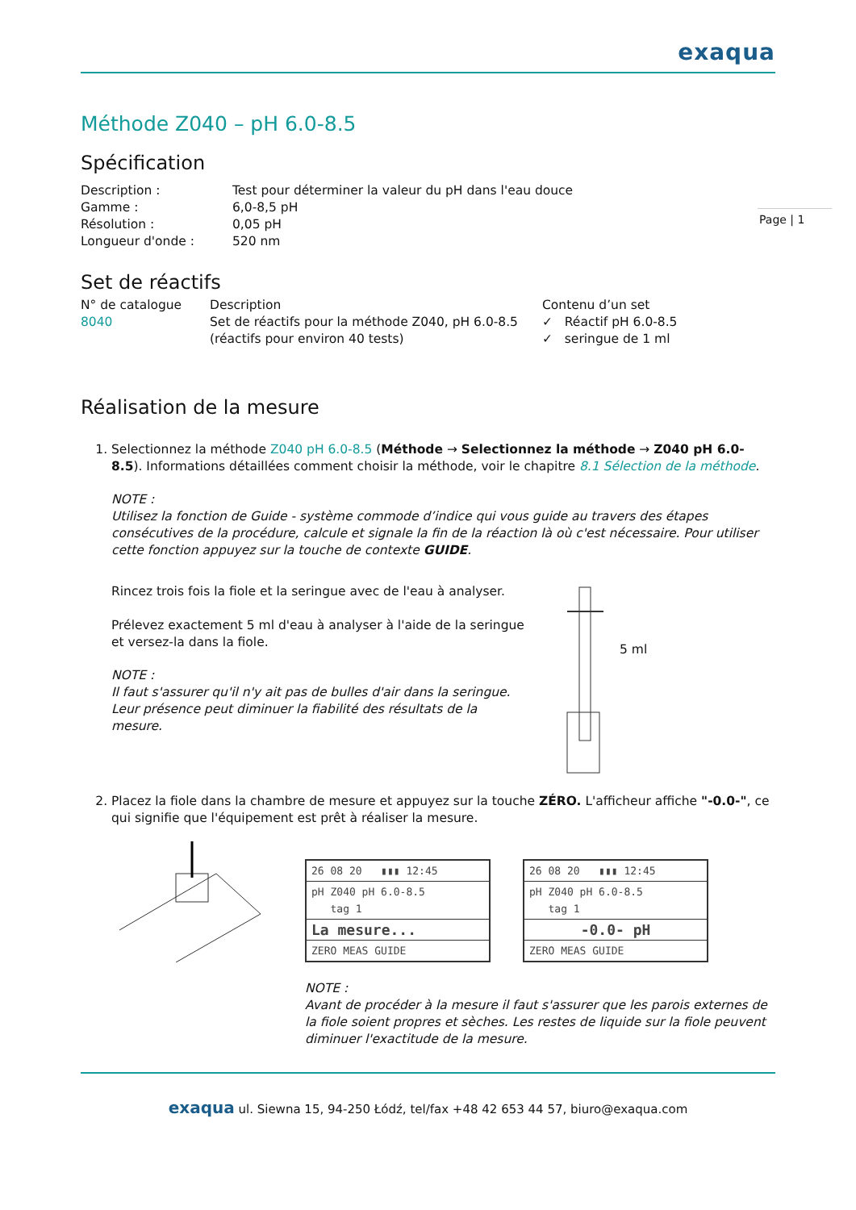exaqua
Méthode Z040 – pH 6.0-8.5
Spécification
| Description : | Test pour déterminer la valeur du pH dans l'eau douce |
| Gamme : | 6,0-8,5 pH |
| Résolution : | 0,05 pH |
| Longueur d'onde : | 520 nm |
Set de réactifs
| N° de catalogue | Description | Contenu d’un set |
| --- | --- | --- |
| 8040 | Set de réactifs pour la méthode Z040, pH 6.0-8.5 (réactifs pour environ 40 tests) | ✓ Réactif pH 6.0-8.5 ✓ seringue de 1 ml |
Réalisation de la mesure
1. Selectionnez la méthode Z040 pH 6.0-8.5 (Méthode → Selectionnez la méthode → Z040 pH 6.0-8.5). Informations détaillées comment choisir la méthode, voir le chapitre 8.1 Sélection de la méthode.
NOTE :
Utilisez la fonction de Guide - système commode d’indice qui vous guide au travers des étapes consécutives de la procédure, calcule et signale la fin de la réaction là où c'est nécessaire. Pour utiliser cette fonction appuyez sur la touche de contexte GUIDE.
Rincez trois fois la fiole et la seringue avec de l'eau à analyser.
Prélevez exactement 5 ml d'eau à analyser à l'aide de la seringue et versez-la dans la fiole.
NOTE :
Il faut s'assurer qu'il n'y ait pas de bulles d'air dans la seringue. Leur présence peut diminuer la fiabilité des résultats de la mesure.
5 ml
3. Placez la fiole dans la chambre de mesure et appuyez sur la touche ZÉRO. L'afficheur affiche "-0.0-", ce qui signifie que l'équipement est prêt à réaliser la mesure.
26 08 20 ▮▮▮ 12:45
pH Z040 pH 6.0-8.5
tag 1
La mesure...
ZERO MEAS GUIDE
26 08 20 ▮▮▮ 12:45
pH Z040 pH 6.0-8.5
tag 1
-0.0- pH
ZERO MEAS GUIDE
NOTE :
Avant de procéder à la mesure il faut s'assurer que les parois externes de la fiole soient propres et sèches. Les restes de liquide sur la fiole peuvent diminuer l'exactitude de la mesure.
exaqua ul. Siewna 15, 94-250 Łódź, tel/fax +48 42 653 44 57, biuro@exaqua.com
Page | 1